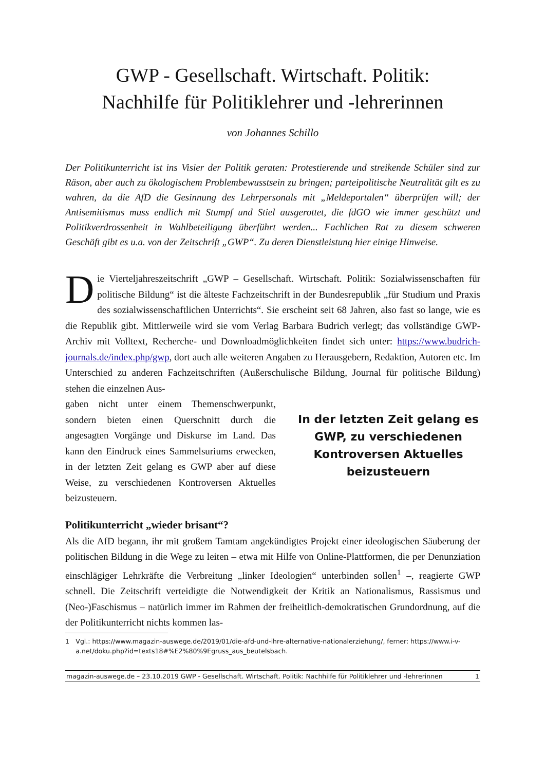GWP - Gesellschaft. Wirtschaft. Politik:
Nachhilfe für Politiklehrer und -lehrerinnen
von Johannes Schillo
Der Politikunterricht ist ins Visier der Politik geraten: Protestierende und streikende Schüler sind zur Räson, aber auch zu ökologischem Problembewusstsein zu bringen; parteipolitische Neutralität gilt es zu wahren, da die AfD die Gesinnung des Lehrpersonals mit „Meldeportalen“ überprüfen will; der Antisemitismus muss endlich mit Stumpf und Stiel ausgerottet, die fdGO wie immer geschützt und Politikverdrossenheit in Wahlbeteiligung überführt werden... Fachlichen Rat zu diesem schweren Geschäft gibt es u.a. von der Zeitschrift „GWP“. Zu deren Dienstleistung hier einige Hinweise.
Die Vierteljahreszeitschrift „GWP – Gesellschaft. Wirtschaft. Politik: Sozialwissenschaften für politische Bildung“ ist die älteste Fachzeitschrift in der Bundesrepublik „für Studium und Praxis des sozialwissenschaftlichen Unterrichts“. Sie erscheint seit 68 Jahren, also fast so lange, wie es die Republik gibt. Mittlerweile wird sie vom Verlag Barbara Budrich verlegt; das vollständige GWP-Archiv mit Volltext, Recherche- und Downloadmöglichkeiten findet sich unter: https://www.budrich-journals.de/index.php/gwp, dort auch alle weiteren Angaben zu Herausgebern, Redaktion, Autoren etc. Im Unterschied zu anderen Fachzeitschriften (Außerschulische Bildung, Journal für politische Bildung) stehen die einzelnen Aus-
gaben nicht unter einem Themenschwerpunkt, sondern bieten einen Querschnitt durch die angesagten Vorgänge und Diskurse im Land. Das kann den Eindruck eines Sammelsuriums erwecken, in der letzten Zeit gelang es GWP aber auf diese Weise, zu verschiedenen Kontroversen Aktuelles beizusteuern.
In der letzten Zeit gelang es GWP, zu verschiedenen Kontroversen Aktuelles beizusteuern
Politikunterricht „wieder brisant“?
Als die AfD begann, ihr mit großem Tamtam angekündigtes Projekt einer ideologischen Säuberung der politischen Bildung in die Wege zu leiten – etwa mit Hilfe von Online-Plattformen, die per Denunziation einschlägiger Lehrkräfte die Verbreitung „linker Ideologien“ unterbinden sollen<sup>1</sup> –, reagierte GWP schnell. Die Zeitschrift verteidigte die Notwendigkeit der Kritik an Nationalismus, Rassismus und (Neo-)Faschismus – natürlich immer im Rahmen der freiheitlich-demokratischen Grundordnung, auf die der Politikunterricht nichts kommen las-
1 Vgl.: https://www.magazin-auswege.de/2019/01/die-afd-und-ihre-alternative-nationalerziehung/, ferner: https://www.i-v-a.net/doku.php?id=texts18#%E2%80%9Egruss_aus_beutelsbach.
magazin-auswege.de – 23.10.2019 GWP - Gesellschaft. Wirtschaft. Politik: Nachhilfe für Politiklehrer und -lehrerinnen 1